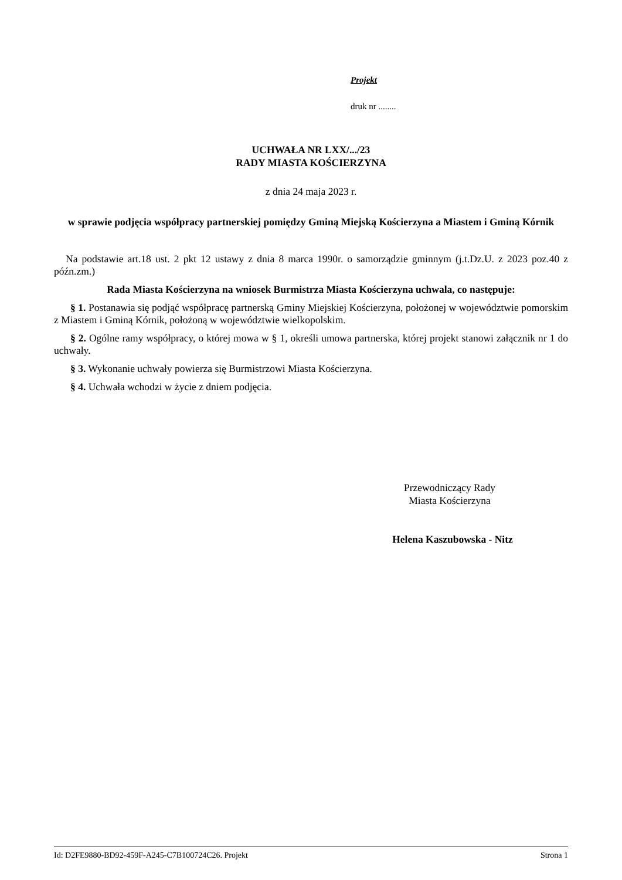Projekt
druk nr ........
UCHWAŁA NR LXX/.../23
RADY MIASTA KOŚCIERZYNA
z dnia 24 maja 2023 r.
w sprawie podjęcia współpracy partnerskiej pomiędzy Gminą Miejską Kościerzyna a Miastem i Gminą Kórnik
Na podstawie art.18 ust. 2 pkt 12 ustawy z dnia 8 marca 1990r. o samorządzie gminnym (j.t.Dz.U. z 2023 poz.40 z późn.zm.)
Rada Miasta Kościerzyna na wniosek Burmistrza Miasta Kościerzyna uchwala, co następuje:
§ 1. Postanawia się podjąć współpracę partnerską Gminy Miejskiej Kościerzyna, położonej w województwie pomorskim z Miastem i Gminą Kórnik, położoną w województwie wielkopolskim.
§ 2. Ogólne ramy współpracy, o której mowa w § 1, określi umowa partnerska, której projekt stanowi załącznik nr 1 do uchwały.
§ 3. Wykonanie uchwały powierza się Burmistrzowi Miasta Kościerzyna.
§ 4. Uchwała wchodzi w życie z dniem podjęcia.
Przewodniczący Rady
Miasta Kościerzyna
Helena Kaszubowska - Nitz
Id: D2FE9880-BD92-459F-A245-C7B100724C26. Projekt Strona 1